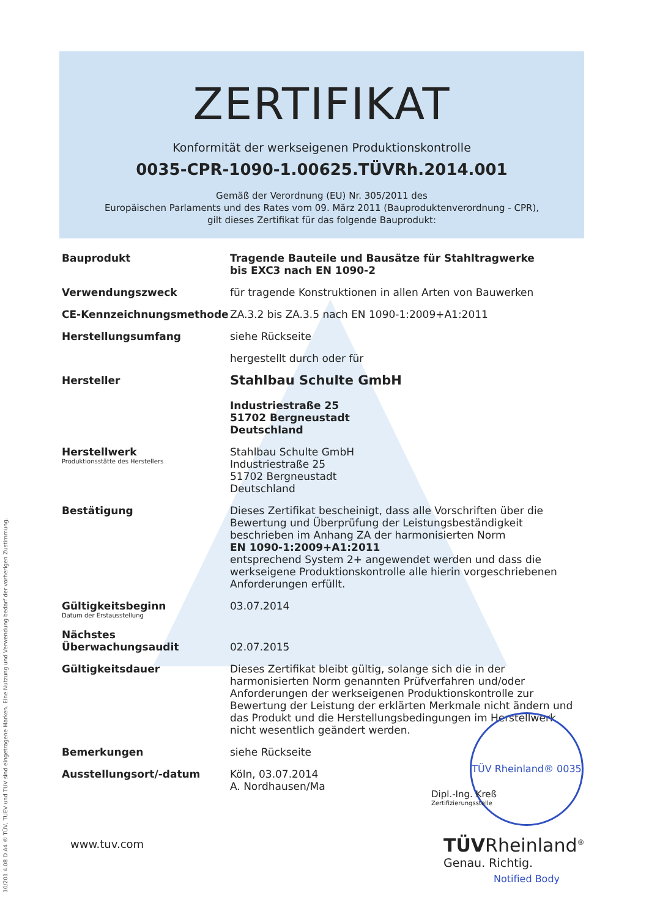ZERTIFIKAT
Konformität der werkseigenen Produktionskontrolle
0035-CPR-1090-1.00625.TÜVRh.2014.001
Gemäß der Verordnung (EU) Nr. 305/2011 des
Europäischen Parlaments und des Rates vom 09. März 2011 (Bauproduktenverordnung - CPR),
gilt dieses Zertifikat für das folgende Bauprodukt:
Bauprodukt
Tragende Bauteile und Bausätze für Stahltragwerke
bis EXC3 nach EN 1090-2
Verwendungszweck
für tragende Konstruktionen in allen Arten von Bauwerken
CE-Kennzeichnungsmethode
ZA.3.2 bis ZA.3.5 nach EN 1090-1:2009+A1:2011
Herstellungsumfang
siehe Rückseite
hergestellt durch oder für
Hersteller
Stahlbau Schulte GmbH
Industriestraße 25
51702 Bergneustadt
Deutschland
Herstellwerk
Produktionsstätte des Herstellers
Stahlbau Schulte GmbH
Industriestraße 25
51702 Bergneustadt
Deutschland
Bestätigung
Dieses Zertifikat bescheinigt, dass alle Vorschriften über die Bewertung und Überprüfung der Leistungsbeständigkeit beschrieben im Anhang ZA der harmonisierten Norm
EN 1090-1:2009+A1:2011
entsprechend System 2+ angewendet werden und dass die werkseigene Produktionskontrolle alle hierin vorgeschriebenen Anforderungen erfüllt.
Gültigkeitsbeginn
Datum der Erstausstellung
03.07.2014
Nächstes Überwachungsaudit
02.07.2015
Gültigkeitsdauer
Dieses Zertifikat bleibt gültig, solange sich die in der harmonisierten Norm genannten Prüfverfahren und/oder Anforderungen der werkseigenen Produktionskontrolle zur Bewertung der Leistung der erklärten Merkmale nicht ändern und das Produkt und die Herstellungsbedingungen im Herstellwerk nicht wesentlich geändert werden.
Bemerkungen
siehe Rückseite
Ausstellungsort/-datum
Köln, 03.07.2014
A. Nordhausen/Ma
TÜV Rheinland® 0035 Notified Body
Dipl.-Ing. Kreß
Zertifizierungsstelle
www.tuv.com TÜVRheinland<sup>®</sup>
Genau. Richtig.
10/201 4.08 D A4 ® TÜV, TUEV und TUV sind eingetragene Marken. Eine Nutzung und Verwendung bedarf der vorherigen Zustimmung.